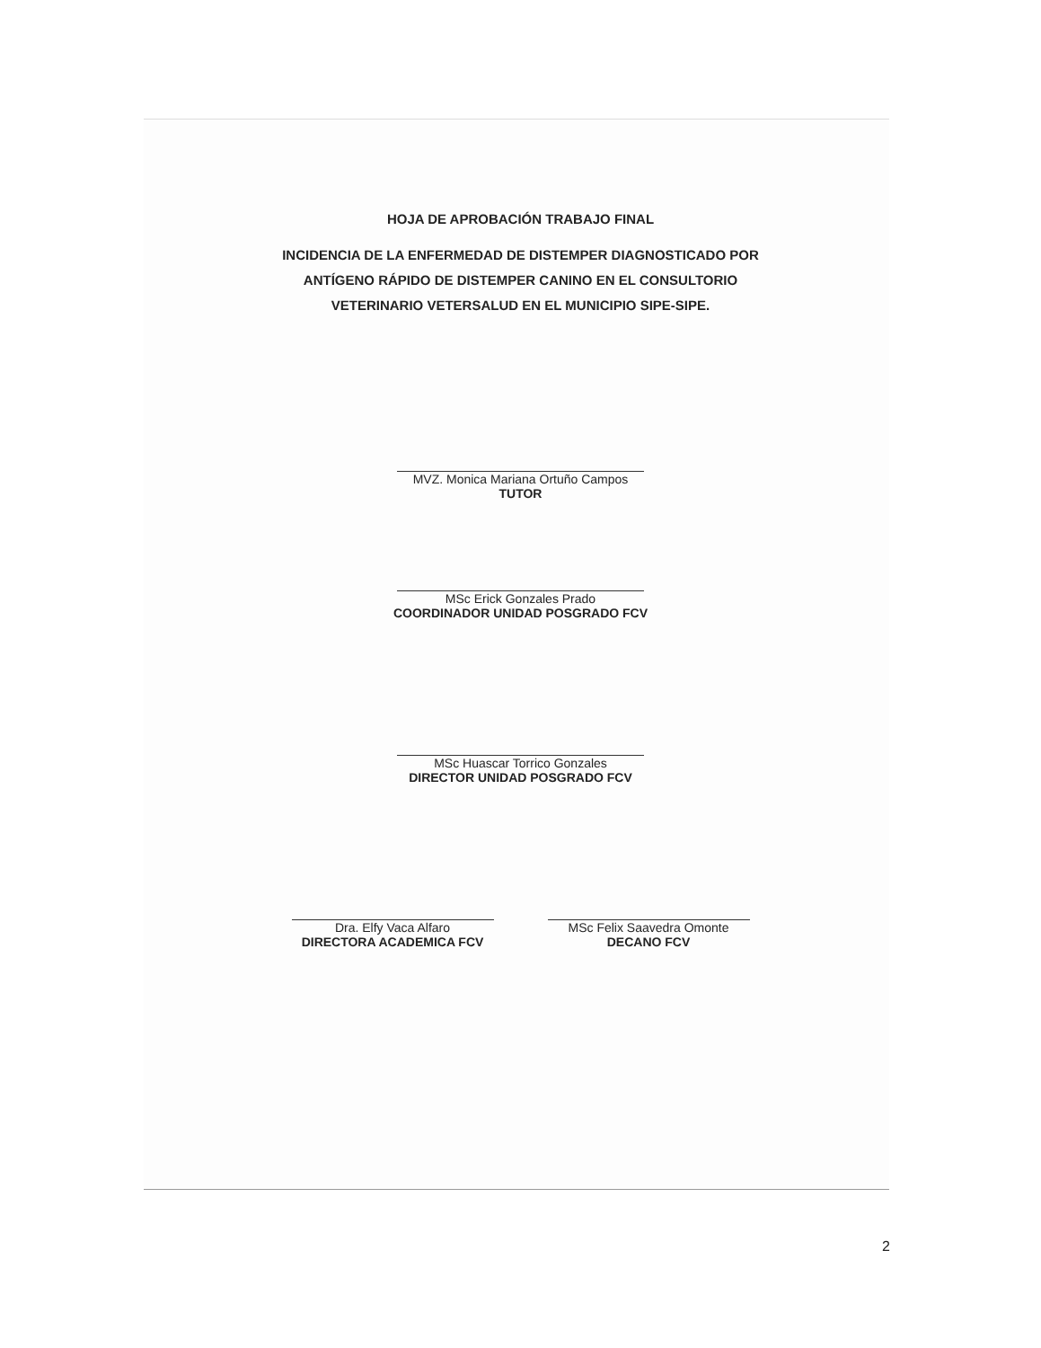HOJA DE APROBACIÓN TRABAJO FINAL
INCIDENCIA DE LA ENFERMEDAD DE DISTEMPER DIAGNOSTICADO POR
ANTÍGENO RÁPIDO DE DISTEMPER CANINO EN EL CONSULTORIO
VETERINARIO VETERSALUD EN EL MUNICIPIO SIPE-SIPE.
MVZ. Monica Mariana Ortuño Campos
TUTOR
MSc Erick Gonzales Prado
COORDINADOR UNIDAD POSGRADO FCV
MSc Huascar Torrico Gonzales
DIRECTOR UNIDAD POSGRADO FCV
Dra. Elfy Vaca Alfaro
DIRECTORA ACADEMICA FCV
MSc Felix Saavedra Omonte
DECANO FCV
2